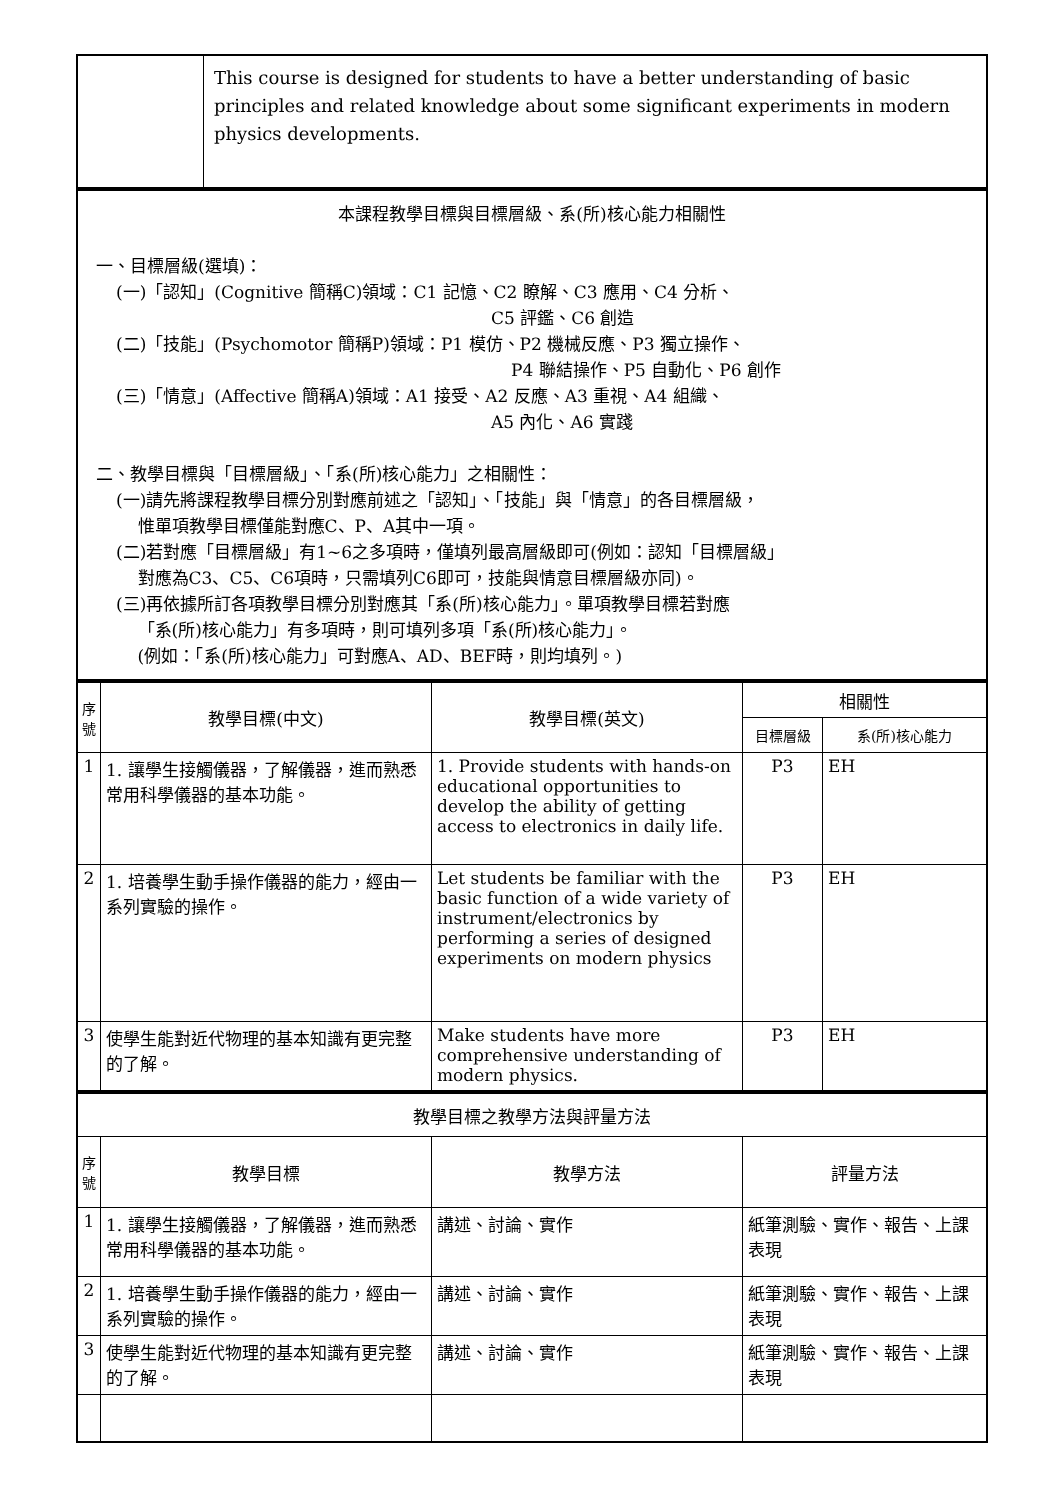| | This course is designed for students to have a better understanding of basic principles and related knowledge about some significant experiments in modern physics developments. |
| 本課程教學目標與目標層級、系(所)核心能力相關性 一、目標層級(選填)： (一)「認知」(Cognitive 簡稱C)領域：C1 記憶、C2 瞭解、C3 應用、C4 分析、 C5 評鑑、C6 創造 (二)「技能」(Psychomotor 簡稱P)領域：P1 模仿、P2 機械反應、P3 獨立操作、 P4 聯結操作、P5 自動化、P6 創作 (三)「情意」(Affective 簡稱A)領域：A1 接受、A2 反應、A3 重視、A4 組織、 A5 內化、A6 實踐 二、教學目標與「目標層級」、「系(所)核心能力」之相關性： (一)請先將課程教學目標分別對應前述之「認知」、「技能」與「情意」的各目標層級， 惟單項教學目標僅能對應C、P、A其中一項。 (二)若對應「目標層級」有1~6之多項時，僅填列最高層級即可(例如：認知「目標層級」 對應為C3、C5、C6項時，只需填列C6即可，技能與情意目標層級亦同)。 (三)再依據所訂各項教學目標分別對應其「系(所)核心能力」。單項教學目標若對應 「系(所)核心能力」有多項時，則可填列多項「系(所)核心能力」。 (例如：「系(所)核心能力」可對應A、AD、BEF時，則均填列。) |
| 序號 | 教學目標(中文) | 教學目標(英文) | 相關性 | |
| --- | --- | --- | --- | --- |
| | | | 目標層級 | 系(所)核心能力 |
| 1 | 1. 讓學生接觸儀器，了解儀器，進而熟悉常用科學儀器的基本功能。 | 1. Provide students with hands-on educational opportunities to develop the ability of getting access to electronics in daily life. | P3 | EH |
| 2 | 1. 培養學生動手操作儀器的能力，經由一系列實驗的操作。 | Let students be familiar with the basic function of a wide variety of instrument/electronics by performing a series of designed experiments on modern physics | P3 | EH |
| 3 | 使學生能對近代物理的基本知識有更完整的了解。 | Make students have more comprehensive understanding of modern physics. | P3 | EH |
| 教學目標之教學方法與評量方法 | | | |
| 序號 | 教學目標 | 教學方法 | 評量方法 |
| 1 | 1. 讓學生接觸儀器，了解儀器，進而熟悉常用科學儀器的基本功能。 | 講述、討論、實作 | 紙筆測驗、實作、報告、上課表現 |
| 2 | 1. 培養學生動手操作儀器的能力，經由一系列實驗的操作。 | 講述、討論、實作 | 紙筆測驗、實作、報告、上課表現 |
| 3 | 使學生能對近代物理的基本知識有更完整的了解。 | 講述、討論、實作 | 紙筆測驗、實作、報告、上課表現 |